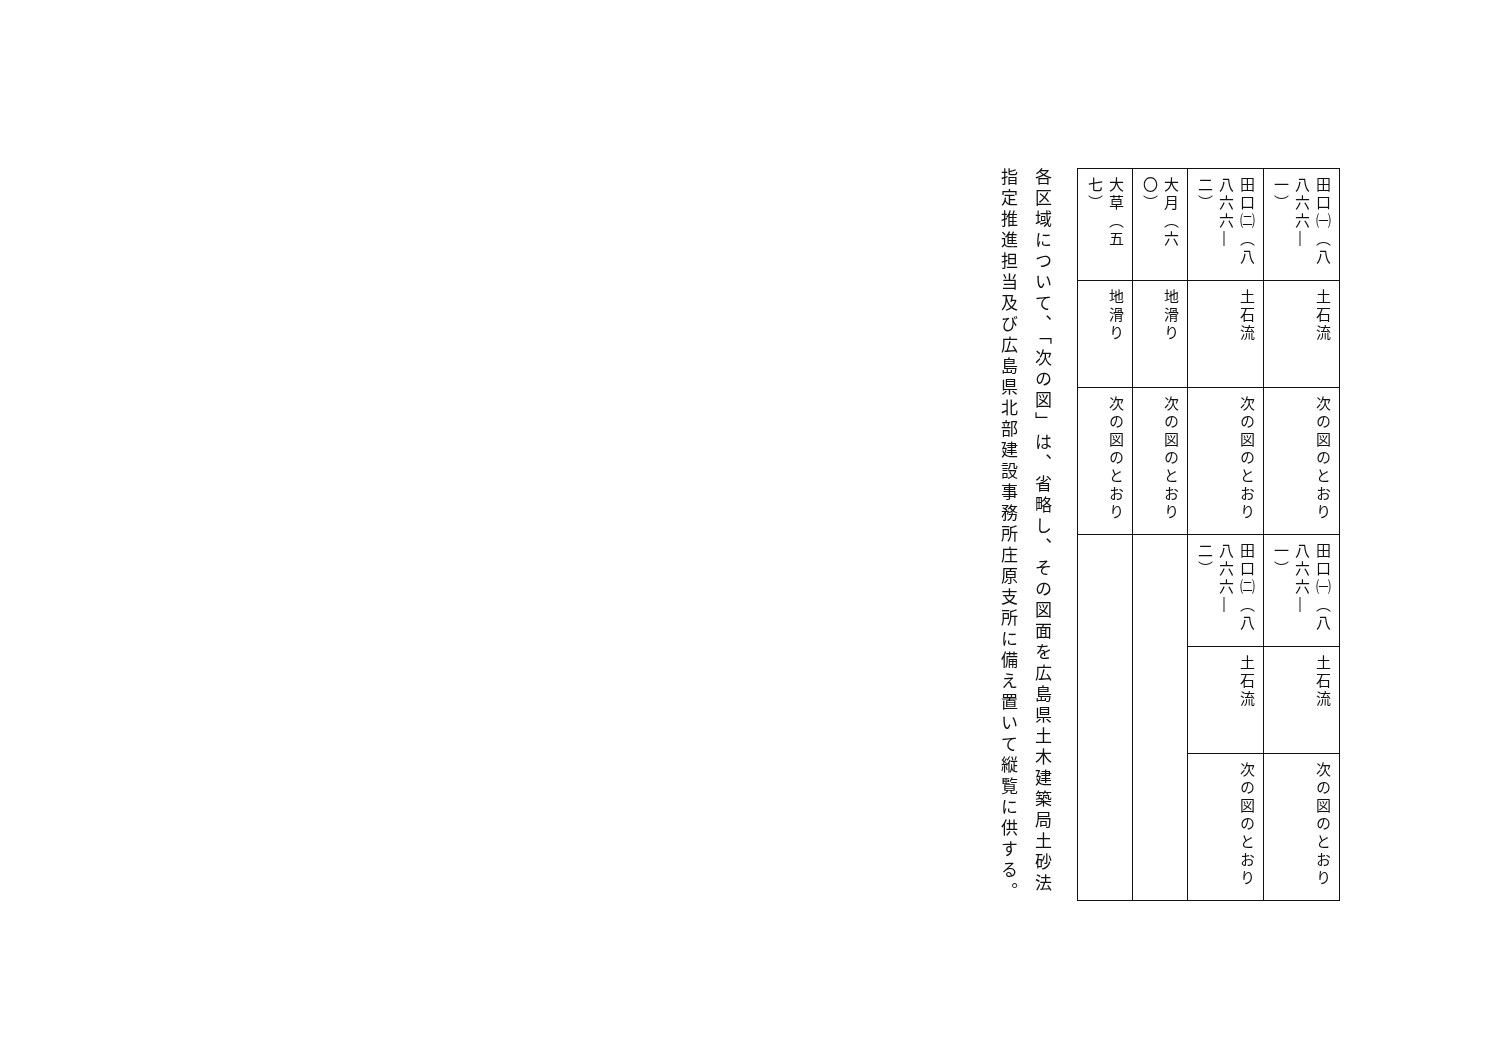| 田口㈠（八八六六―一） | 土石流 | 次の図のとおり | 田口㈠（八八六六―一） | 土石流 | 次の図のとおり |
| 田口㈡（八八六六―二） | 土石流 | 次の図のとおり | 田口㈡（八八六六―二） | 土石流 | 次の図のとおり |
| 大月（六〇） | 地滑り | 次の図のとおり | | | |
| 大草（五七） | 地滑り | 次の図のとおり | | | |
各区域について、「次の図」は、省略し、その図面を広島県土木建築局土砂法指定推進担当及び広島県北部建設事務所庄原支所に備え置いて縦覧に供する。